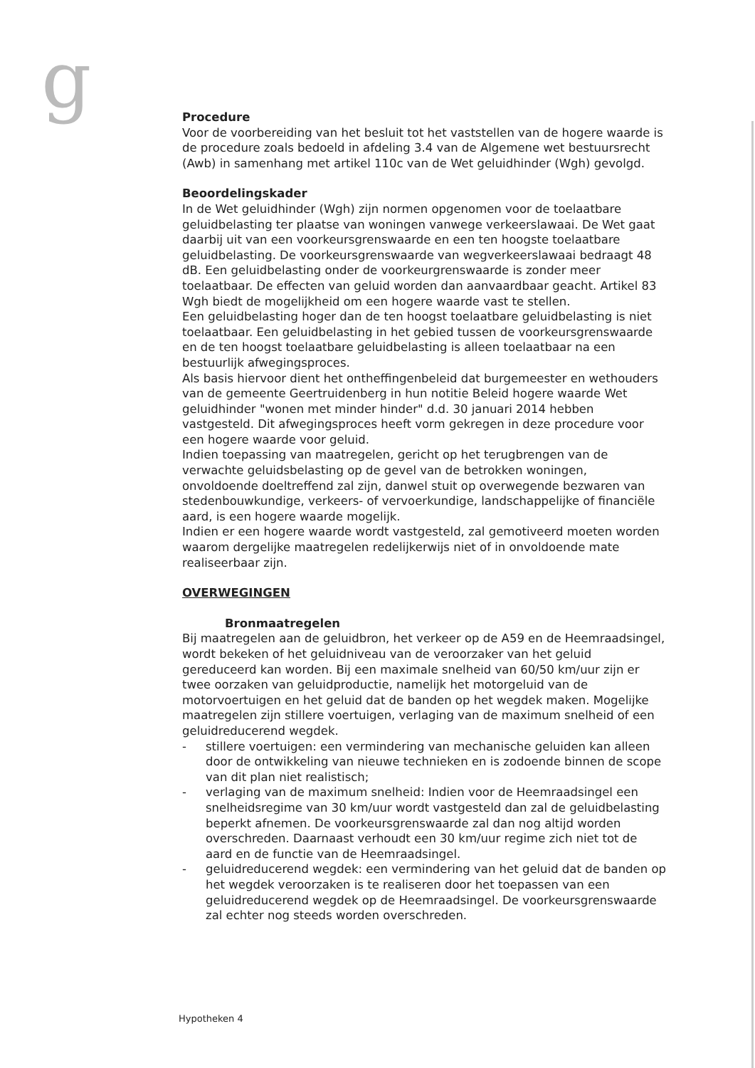g
Procedure
Voor de voorbereiding van het besluit tot het vaststellen van de hogere waarde is de procedure zoals bedoeld in afdeling 3.4 van de Algemene wet bestuursrecht (Awb) in samenhang met artikel 110c van de Wet geluidhinder (Wgh) gevolgd.
Beoordelingskader
In de Wet geluidhinder (Wgh) zijn normen opgenomen voor de toelaatbare geluidbelasting ter plaatse van woningen vanwege verkeerslawaai. De Wet gaat daarbij uit van een voorkeursgrenswaarde en een ten hoogste toelaatbare geluidbelasting. De voorkeursgrenswaarde van wegverkeerslawaai bedraagt 48 dB. Een geluidbelasting onder de voorkeurgrenswaarde is zonder meer toelaatbaar. De effecten van geluid worden dan aanvaardbaar geacht. Artikel 83 Wgh biedt de mogelijkheid om een hogere waarde vast te stellen.
Een geluidbelasting hoger dan de ten hoogst toelaatbare geluidbelasting is niet toelaatbaar. Een geluidbelasting in het gebied tussen de voorkeursgrenswaarde en de ten hoogst toelaatbare geluidbelasting is alleen toelaatbaar na een bestuurlijk afwegingsproces.
Als basis hiervoor dient het ontheffingenbeleid dat burgemeester en wethouders van de gemeente Geertruidenberg in hun notitie Beleid hogere waarde Wet geluidhinder "wonen met minder hinder" d.d. 30 januari 2014 hebben vastgesteld. Dit afwegingsproces heeft vorm gekregen in deze procedure voor een hogere waarde voor geluid.
Indien toepassing van maatregelen, gericht op het terugbrengen van de verwachte geluidsbelasting op de gevel van de betrokken woningen, onvoldoende doeltreffend zal zijn, danwel stuit op overwegende bezwaren van stedenbouwkundige, verkeers- of vervoerkundige, landschappelijke of financiële aard, is een hogere waarde mogelijk.
Indien er een hogere waarde wordt vastgesteld, zal gemotiveerd moeten worden waarom dergelijke maatregelen redelijkerwijs niet of in onvoldoende mate realiseerbaar zijn.
OVERWEGINGEN
Bronmaatregelen
Bij maatregelen aan de geluidbron, het verkeer op de A59 en de Heemraadsingel, wordt bekeken of het geluidniveau van de veroorzaker van het geluid gereduceerd kan worden. Bij een maximale snelheid van 60/50 km/uur zijn er twee oorzaken van geluidproductie, namelijk het motorgeluid van de motorvoertuigen en het geluid dat de banden op het wegdek maken. Mogelijke maatregelen zijn stillere voertuigen, verlaging van de maximum snelheid of een geluidreducerend wegdek.
- stillere voertuigen: een vermindering van mechanische geluiden kan alleen door de ontwikkeling van nieuwe technieken en is zodoende binnen de scope van dit plan niet realistisch;
- verlaging van de maximum snelheid: Indien voor de Heemraadsingel een snelheidsregime van 30 km/uur wordt vastgesteld dan zal de geluidbelasting beperkt afnemen. De voorkeursgrenswaarde zal dan nog altijd worden overschreden. Daarnaast verhoudt een 30 km/uur regime zich niet tot de aard en de functie van de Heemraadsingel.
- geluidreducerend wegdek: een vermindering van het geluid dat de banden op het wegdek veroorzaken is te realiseren door het toepassen van een geluidreducerend wegdek op de Heemraadsingel. De voorkeursgrenswaarde zal echter nog steeds worden overschreden.
Hypotheken 4